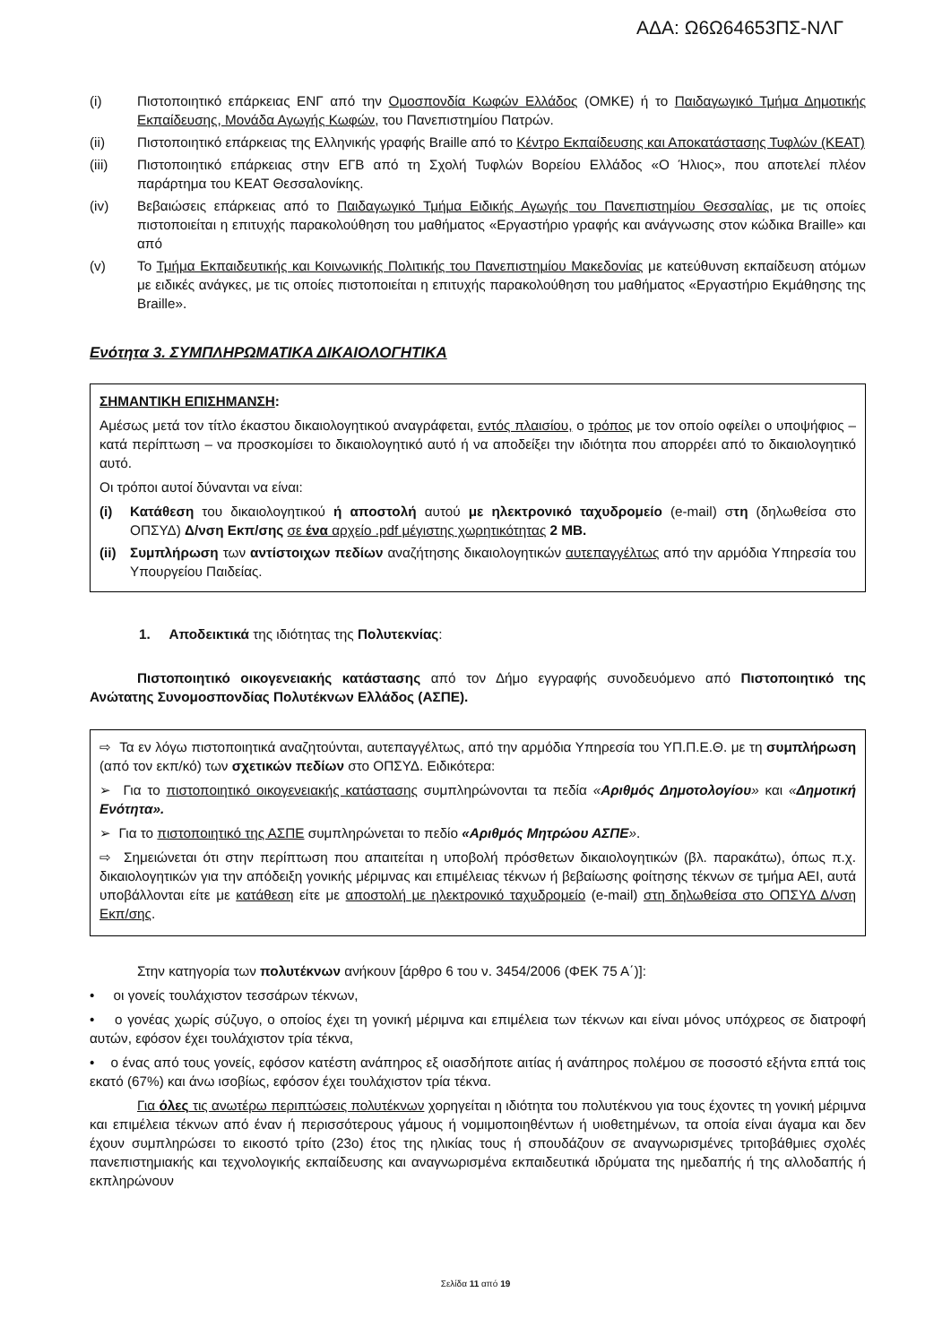ΑΔΑ: Ω6Ω64653ΠΣ-ΝΛΓ
(i) Πιστοποιητικό επάρκειας ΕΝΓ από την Ομοσπονδία Κωφών Ελλάδος (ΟΜΚΕ) ή το Παιδαγωγικό Τμήμα Δημοτικής Εκπαίδευσης, Μονάδα Αγωγής Κωφών, του Πανεπιστημίου Πατρών.
(ii) Πιστοποιητικό επάρκειας της Ελληνικής γραφής Braille από το Κέντρο Εκπαίδευσης και Αποκατάστασης Τυφλών (ΚΕΑΤ)
(iii) Πιστοποιητικό επάρκειας στην ΕΓΒ από τη Σχολή Τυφλών Βορείου Ελλάδος «Ο Ήλιος», που αποτελεί πλέον παράρτημα του ΚΕΑΤ Θεσσαλονίκης.
(iv) Βεβαιώσεις επάρκειας από το Παιδαγωγικό Τμήμα Ειδικής Αγωγής του Πανεπιστημίου Θεσσαλίας, με τις οποίες πιστοποιείται η επιτυχής παρακολούθηση του μαθήματος «Εργαστήριο γραφής και ανάγνωσης στον κώδικα Braille» και από
(v) Το Τμήμα Εκπαιδευτικής και Κοινωνικής Πολιτικής του Πανεπιστημίου Μακεδονίας με κατεύθυνση εκπαίδευση ατόμων με ειδικές ανάγκες, με τις οποίες πιστοποιείται η επιτυχής παρακολούθηση του μαθήματος «Εργαστήριο Εκμάθησης της Braille».
Ενότητα 3. ΣΥΜΠΛΗΡΩΜΑΤΙΚΑ ΔΙΚΑΙΟΛΟΓΗΤΙΚΑ
ΣΗΜΑΝΤΙΚΗ ΕΠΙΣΗΜΑΝΣΗ:
Αμέσως μετά τον τίτλο έκαστου δικαιολογητικού αναγράφεται, εντός πλαισίου, ο τρόπος με τον οποίο οφείλει ο υποψήφιος – κατά περίπτωση – να προσκομίσει το δικαιολογητικό αυτό ή να αποδείξει την ιδιότητα που απορρέει από το δικαιολογητικό αυτό.
Οι τρόποι αυτοί δύνανται να είναι:
(i) Κατάθεση του δικαιολογητικού ή αποστολή αυτού με ηλεκτρονικό ταχυδρομείο (e-mail) στη (δηλωθείσα στο ΟΠΣΥΔ) Δ/νση Εκπ/σης σε ένα αρχείο .pdf μέγιστης χωρητικότητας 2 MB.
(ii) Συμπλήρωση των αντίστοιχων πεδίων αναζήτησης δικαιολογητικών αυτεπαγγέλτως από την αρμόδια Υπηρεσία του Υπουργείου Παιδείας.
1. Αποδεικτικά της ιδιότητας της Πολυτεκνίας:
Πιστοποιητικό οικογενειακής κατάστασης από τον Δήμο εγγραφής συνοδευόμενο από Πιστοποιητικό της Ανώτατης Συνομοσπονδίας Πολυτέκνων Ελλάδος (ΑΣΠΕ).
⇨ Τα εν λόγω πιστοποιητικά αναζητούνται, αυτεπαγγέλτως, από την αρμόδια Υπηρεσία του ΥΠ.Π.Ε.Θ. με τη συμπλήρωση (από τον εκπ/κό) των σχετικών πεδίων στο ΟΠΣΥΔ. Ειδικότερα:
➢ Για το πιστοποιητικό οικογενειακής κατάστασης συμπληρώνονται τα πεδία «Αριθμός Δημοτολογίου» και «Δημοτική Ενότητα».
➢ Για το πιστοποιητικό της ΑΣΠΕ συμπληρώνεται το πεδίο «Αριθμός Μητρώου ΑΣΠΕ».
⇨ Σημειώνεται ότι στην περίπτωση που απαιτείται η υποβολή πρόσθετων δικαιολογητικών (βλ. παρακάτω), όπως π.χ. δικαιολογητικών για την απόδειξη γονικής μέριμνας και επιμέλειας τέκνων ή βεβαίωσης φοίτησης τέκνων σε τμήμα ΑΕΙ, αυτά υποβάλλονται είτε με κατάθεση είτε με αποστολή με ηλεκτρονικό ταχυδρομείο (e-mail) στη δηλωθείσα στο ΟΠΣΥΔ Δ/νση Εκπ/σης.
Στην κατηγορία των πολυτέκνων ανήκουν [άρθρο 6 του ν. 3454/2006 (ΦΕΚ 75 Α΄)]:
• οι γονείς τουλάχιστον τεσσάρων τέκνων,
• ο γονέας χωρίς σύζυγο, ο οποίος έχει τη γονική μέριμνα και επιμέλεια των τέκνων και είναι μόνος υπόχρεος σε διατροφή αυτών, εφόσον έχει τουλάχιστον τρία τέκνα,
• ο ένας από τους γονείς, εφόσον κατέστη ανάπηρος εξ οιασδήποτε αιτίας ή ανάπηρος πολέμου σε ποσοστό εξήντα επτά τοις εκατό (67%) και άνω ισοβίως, εφόσον έχει τουλάχιστον τρία τέκνα.
Για όλες τις ανωτέρω περιπτώσεις πολυτέκνων χορηγείται η ιδιότητα του πολυτέκνου για τους έχοντες τη γονική μέριμνα και επιμέλεια τέκνων από έναν ή περισσότερους γάμους ή νομιμοποιηθέντων ή υιοθετημένων, τα οποία είναι άγαμα και δεν έχουν συμπληρώσει το εικοστό τρίτο (23ο) έτος της ηλικίας τους ή σπουδάζουν σε αναγνωρισμένες τριτοβάθμιες σχολές πανεπιστημιακής και τεχνολογικής εκπαίδευσης και αναγνωρισμένα εκπαιδευτικά ιδρύματα της ημεδαπής ή της αλλοδαπής ή εκπληρώνουν
Σελίδα 11 από 19